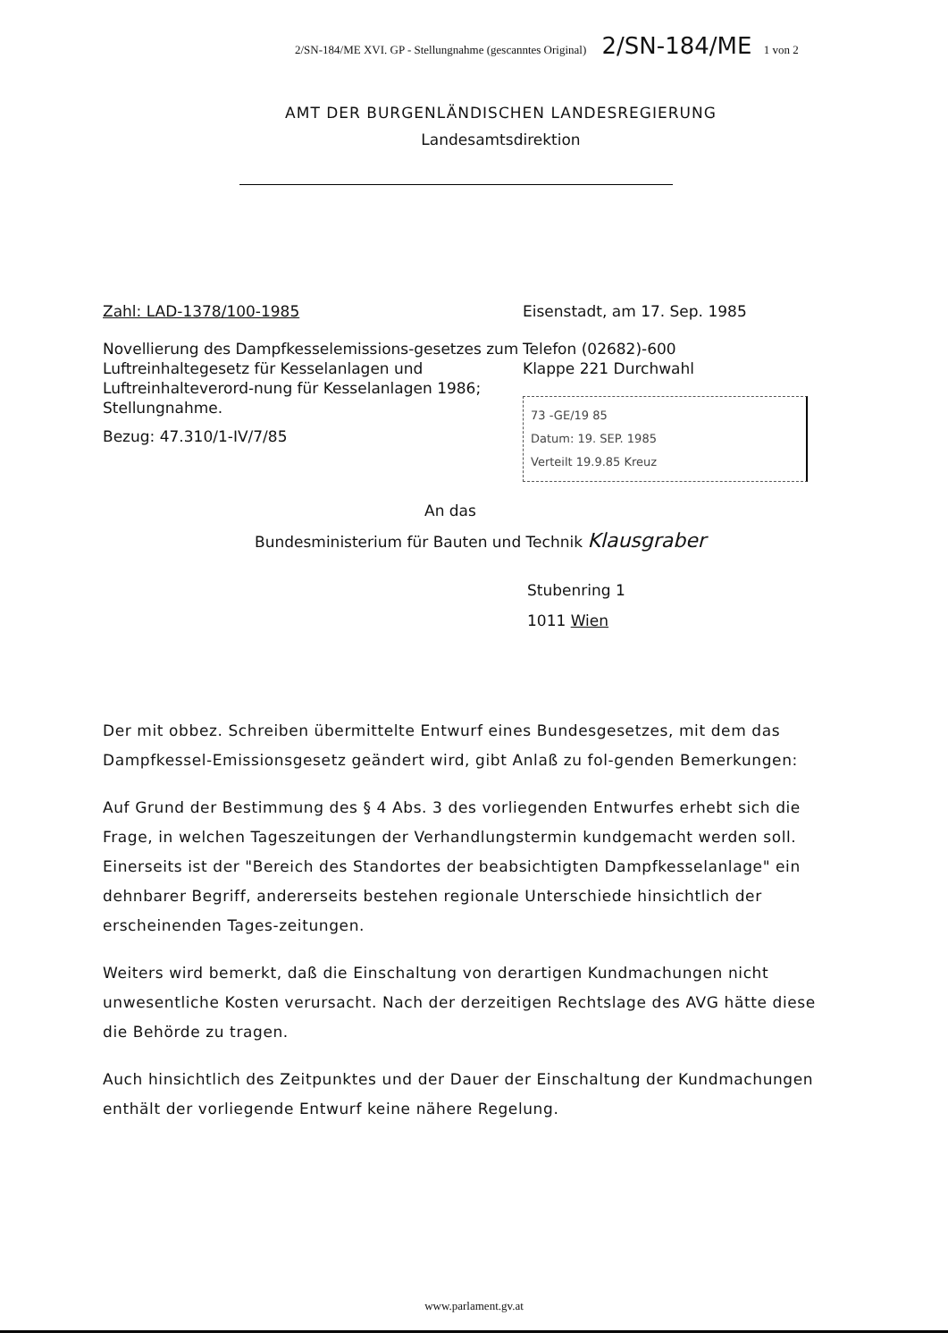2/SN-184/ME XVI. GP - Stellungnahme (gescanntes Original) 2/SN-184/ME 1 von 2
AMT DER BURGENLÄNDISCHEN LANDESREGIERUNG
Landesamtsdirektion
Zahl: LAD-1378/100-1985
Novellierung des Dampfkesselemissions-gesetzes zum Luftreinhaltegesetz für Kesselanlagen und Luftreinhalteverord-nung für Kesselanlagen 1986; Stellungnahme.
Bezug: 47.310/1-IV/7/85
Eisenstadt, am 17. Sep. 1985
Telefon (02682)-600
Klappe 221 Durchwahl
73 -GE/19 85
Datum: 19. SEP. 1985
Verteilt 19.9.85 Kreuz
An das
Bundesministerium für Bauten und Technik Klausgraber
Stubenring 1
1011 Wien
Der mit obbez. Schreiben übermittelte Entwurf eines Bundesgesetzes, mit dem das Dampfkessel-Emissionsgesetz geändert wird, gibt Anlaß zu fol-genden Bemerkungen:
Auf Grund der Bestimmung des § 4 Abs. 3 des vorliegenden Entwurfes erhebt sich die Frage, in welchen Tageszeitungen der Verhandlungstermin kundgemacht werden soll. Einerseits ist der "Bereich des Standortes der beabsichtigten Dampfkesselanlage" ein dehnbarer Begriff, andererseits bestehen regionale Unterschiede hinsichtlich der erscheinenden Tages-zeitungen.
Weiters wird bemerkt, daß die Einschaltung von derartigen Kundmachungen nicht unwesentliche Kosten verursacht. Nach der derzeitigen Rechtslage des AVG hätte diese die Behörde zu tragen.
Auch hinsichtlich des Zeitpunktes und der Dauer der Einschaltung der Kundmachungen enthält der vorliegende Entwurf keine nähere Regelung.
www.parlament.gv.at